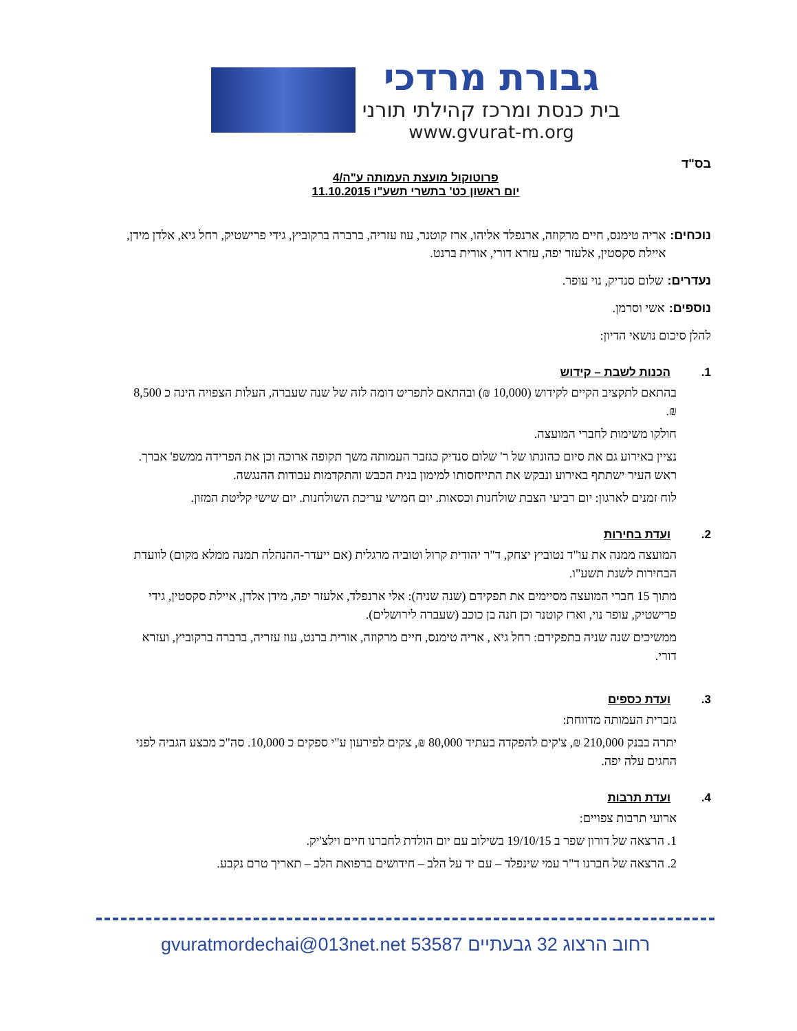גבורת מרדכי
בית כנסת ומרכז קהילתי תורני
www.gvurat-m.org
בס"ד
פרוטוקול מועצת העמותה ע"ה/4
יום ראשון כט' בתשרי תשע"ו 11.10.2015
נוכחים: אריה טימנס, חיים מרקוזה, ארנפלד אליהו, ארז קוטנר, עוז עזריה, ברברה ברקוביץ, גידי פרישטיק, רחל גיא, אלדן מידן, איילת סקסטין, אלעזר יפה, עזרא דורי, אורית ברנט.
נעדרים: שלום סנדיק, נוי עופר.
נוספים: אשי וסרמן.
להלן סיכום נושאי הדיון:
1. הכנות לשבת – קידוש
בהתאם לתקציב הקיים לקידוש (10,000 ₪) ובהתאם לתפריט דומה לזה של שנה שעברה, העלות הצפויה הינה כ 8,500 ₪.
חולקו משימות לחברי המועצה.
נציין באירוע גם את סיום כהונתו של ר' שלום סנדיק כגזבר העמותה משך תקופה ארוכה וכן את הפרידה ממשפ' אברך. ראש העיר ישתתף באירוע ונבקש את התייחסותו למימון בנית הכבש והתקדמות עבודות ההנגשה.
לוח זמנים לארגון: יום רביעי הצבת שולחנות וכסאות. יום חמישי עריכת השולחנות. יום שישי קליטת המזון.
2. ועדת בחירות
המועצה ממנה את עו"ד נטוביץ יצחק, ד"ר יהודית קרול וטוביה מרגלית (אם ייעדר-ההנהלה תמנה ממלא מקום) לוועדת הבחירות לשנת תשע"ו.
מתוך 15 חברי המועצה מסיימים את תפקידם (שנה שניה): אלי ארנפלד, אלעזר יפה, מידן אלדן, איילת סקסטין, גידי פרישטיק, עופר נוי, וארז קוטנר וכן חנה בן כוכב (שעברה לירושלים).
ממשיכים שנה שניה בתפקידם: רחל גיא , אריה טימנס, חיים מרקוזה, אורית ברנט, עוז עזריה, ברברה ברקוביץ, ועזרא דורי.
3. ועדת כספים
גזברית העמותה מדווחת:
יתרה בבנק 210,000 ₪, צ'קים להפקדה בעתיד 80,000 ₪, צקים לפירעון ע"י ספקים כ 10,000. סה"כ מבצע הגביה לפני החגים עלה יפה.
4. ועדת תרבות
ארועי תרבות צפויים:
1. הרצאה של דורון שפר ב 19/10/15 בשילוב עם יום הולדת לחברנו חיים וילצ'יק.
2. הרצאה של חברנו ד"ר עמי שינפלד – עם יד על הלב – חידושים ברפואת הלב – תאריך טרם נקבע.
רחוב הרצוג 32 גבעתיים 53587 gvuratmordechai@013net.net